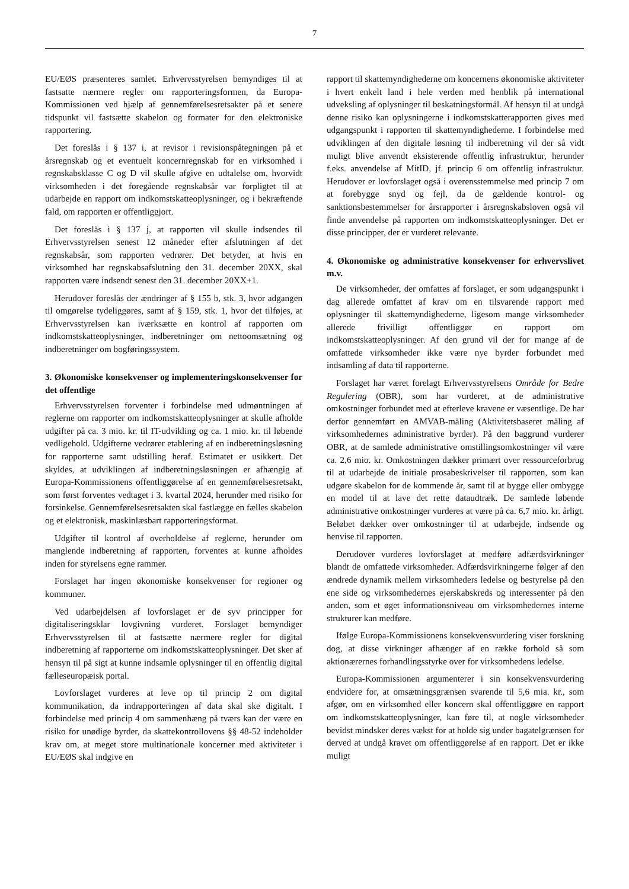7
EU/EØS præsenteres samlet. Erhvervsstyrelsen bemyndiges til at fastsatte nærmere regler om rapporteringsformen, da Europa-Kommissionen ved hjælp af gennemførelsesretsakter på et senere tidspunkt vil fastsætte skabelon og formater for den elektroniske rapportering.
Det foreslås i § 137 i, at revisor i revisionspåtegningen på et årsregnskab og et eventuelt koncernregnskab for en virksomhed i regnskabsklasse C og D vil skulle afgive en udtalelse om, hvorvidt virksomheden i det foregående regnskabsår var forpligtet til at udarbejde en rapport om indkomstskatteoplysninger, og i bekræftende fald, om rapporten er offentliggjort.
Det foreslås i § 137 j, at rapporten vil skulle indsendes til Erhvervsstyrelsen senest 12 måneder efter afslutningen af det regnskabsår, som rapporten vedrører. Det betyder, at hvis en virksomhed har regnskabsafslutning den 31. december 20XX, skal rapporten være indsendt senest den 31. december 20XX+1.
Herudover foreslås der ændringer af § 155 b, stk. 3, hvor adgangen til omgørelse tydeliggøres, samt af § 159, stk. 1, hvor det tilføjes, at Erhvervsstyrelsen kan iværksætte en kontrol af rapporten om indkomstskatteoplysninger, indberetninger om nettoomsætning og indberetninger om bogføringssystem.
3. Økonomiske konsekvenser og implementeringskonsekvenser for det offentlige
Erhvervsstyrelsen forventer i forbindelse med udmøntningen af reglerne om rapporter om indkomstskatteoplysninger at skulle afholde udgifter på ca. 3 mio. kr. til IT-udvikling og ca. 1 mio. kr. til løbende vedligehold. Udgifterne vedrører etablering af en indberetningsløsning for rapporterne samt udstilling heraf. Estimatet er usikkert. Det skyldes, at udviklingen af indberetningsløsningen er afhængig af Europa-Kommissionens offentliggørelse af en gennemførelsesretsakt, som først forventes vedtaget i 3. kvartal 2024, herunder med risiko for forsinkelse. Gennemførelsesretsakten skal fastlægge en fælles skabelon og et elektronisk, maskinlæsbart rapporteringsformat.
Udgifter til kontrol af overholdelse af reglerne, herunder om manglende indberetning af rapporten, forventes at kunne afholdes inden for styrelsens egne rammer.
Forslaget har ingen økonomiske konsekvenser for regioner og kommuner.
Ved udarbejdelsen af lovforslaget er de syv principper for digitaliseringsklar lovgivning vurderet. Forslaget bemyndiger Erhvervsstyrelsen til at fastsætte nærmere regler for digital indberetning af rapporterne om indkomstskatteoplysninger. Det sker af hensyn til på sigt at kunne indsamle oplysninger til en offentlig digital fælleseuropæisk portal.
Lovforslaget vurderes at leve op til princip 2 om digital kommunikation, da indrapporteringen af data skal ske digitalt. I forbindelse med princip 4 om sammenhæng på tværs kan der være en risiko for unødige byrder, da skattekontrollovens §§ 48-52 indeholder krav om, at meget store multinationale koncerner med aktiviteter i EU/EØS skal indgive en
rapport til skattemyndighederne om koncernens økonomiske aktiviteter i hvert enkelt land i hele verden med henblik på international udveksling af oplysninger til beskatningsformål. Af hensyn til at undgå denne risiko kan oplysningerne i indkomstskatterapporten gives med udgangspunkt i rapporten til skattemyndighederne. I forbindelse med udviklingen af den digitale løsning til indberetning vil der så vidt muligt blive anvendt eksisterende offentlig infrastruktur, herunder f.eks. anvendelse af MitID, jf. princip 6 om offentlig infrastruktur. Herudover er lovforslaget også i overensstemmelse med princip 7 om at forebygge snyd og fejl, da de gældende kontrol- og sanktionsbestemmelser for årsrapporter i årsregnskabsloven også vil finde anvendelse på rapporten om indkomstskatteoplysninger. Det er disse principper, der er vurderet relevante.
4. Økonomiske og administrative konsekvenser for erhvervslivet m.v.
De virksomheder, der omfattes af forslaget, er som udgangspunkt i dag allerede omfattet af krav om en tilsvarende rapport med oplysninger til skattemyndighederne, ligesom mange virksomheder allerede frivilligt offentliggør en rapport om indkomstskatteoplysninger. Af den grund vil der for mange af de omfattede virksomheder ikke være nye byrder forbundet med indsamling af data til rapporterne.
Forslaget har været forelagt Erhvervsstyrelsens Område for Bedre Regulering (OBR), som har vurderet, at de administrative omkostninger forbundet med at efterleve kravene er væsentlige. De har derfor gennemført en AMVAB-måling (Aktivitetsbaseret måling af virksomhedernes administrative byrder). På den baggrund vurderer OBR, at de samlede administrative omstillingsomkostninger vil være ca. 2,6 mio. kr. Omkostningen dækker primært over ressourceforbrug til at udarbejde de initiale prosabeskrivelser til rapporten, som kan udgøre skabelon for de kommende år, samt til at bygge eller ombygge en model til at lave det rette dataudtræk. De samlede løbende administrative omkostninger vurderes at være på ca. 6,7 mio. kr. årligt. Beløbet dækker over omkostninger til at udarbejde, indsende og henvise til rapporten.
Derudover vurderes lovforslaget at medføre adfærdsvirkninger blandt de omfattede virksomheder. Adfærdsvirkningerne følger af den ændrede dynamik mellem virksomheders ledelse og bestyrelse på den ene side og virksomhedernes ejerskabskreds og interessenter på den anden, som et øget informationsniveau om virksomhedernes interne strukturer kan medføre.
Ifølge Europa-Kommissionens konsekvensvurdering viser forskning dog, at disse virkninger afhænger af en række forhold så som aktionærernes forhandlingsstyrke over for virksomhedens ledelse.
Europa-Kommissionen argumenterer i sin konsekvensvurdering endvidere for, at omsætningsgrænsen svarende til 5,6 mia. kr., som afgør, om en virksomhed eller koncern skal offentliggøre en rapport om indkomstskatteoplysninger, kan føre til, at nogle virksomheder bevidst mindsker deres vækst for at holde sig under bagatelgrænsen for derved at undgå kravet om offentliggørelse af en rapport. Det er ikke muligt